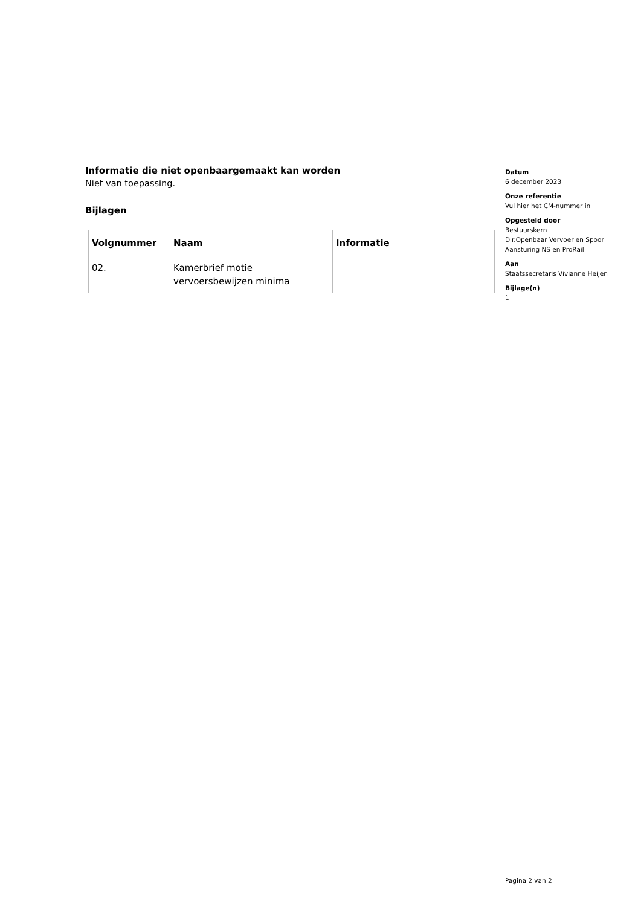Informatie die niet openbaargemaakt kan worden
Niet van toepassing.
Bijlagen
| Volgnummer | Naam | Informatie |
| --- | --- | --- |
| 02. | Kamerbrief motie vervoersbewijzen minima | |
Datum
6 december 2023
Onze referentie
Vul hier het CM-nummer in
Opgesteld door
Bestuurskern
Dir.Openbaar Vervoer en Spoor
Aansturing NS en ProRail
Aan
Staatssecretaris Vivianne Heijen
Bijlage(n)
1
Pagina 2 van 2